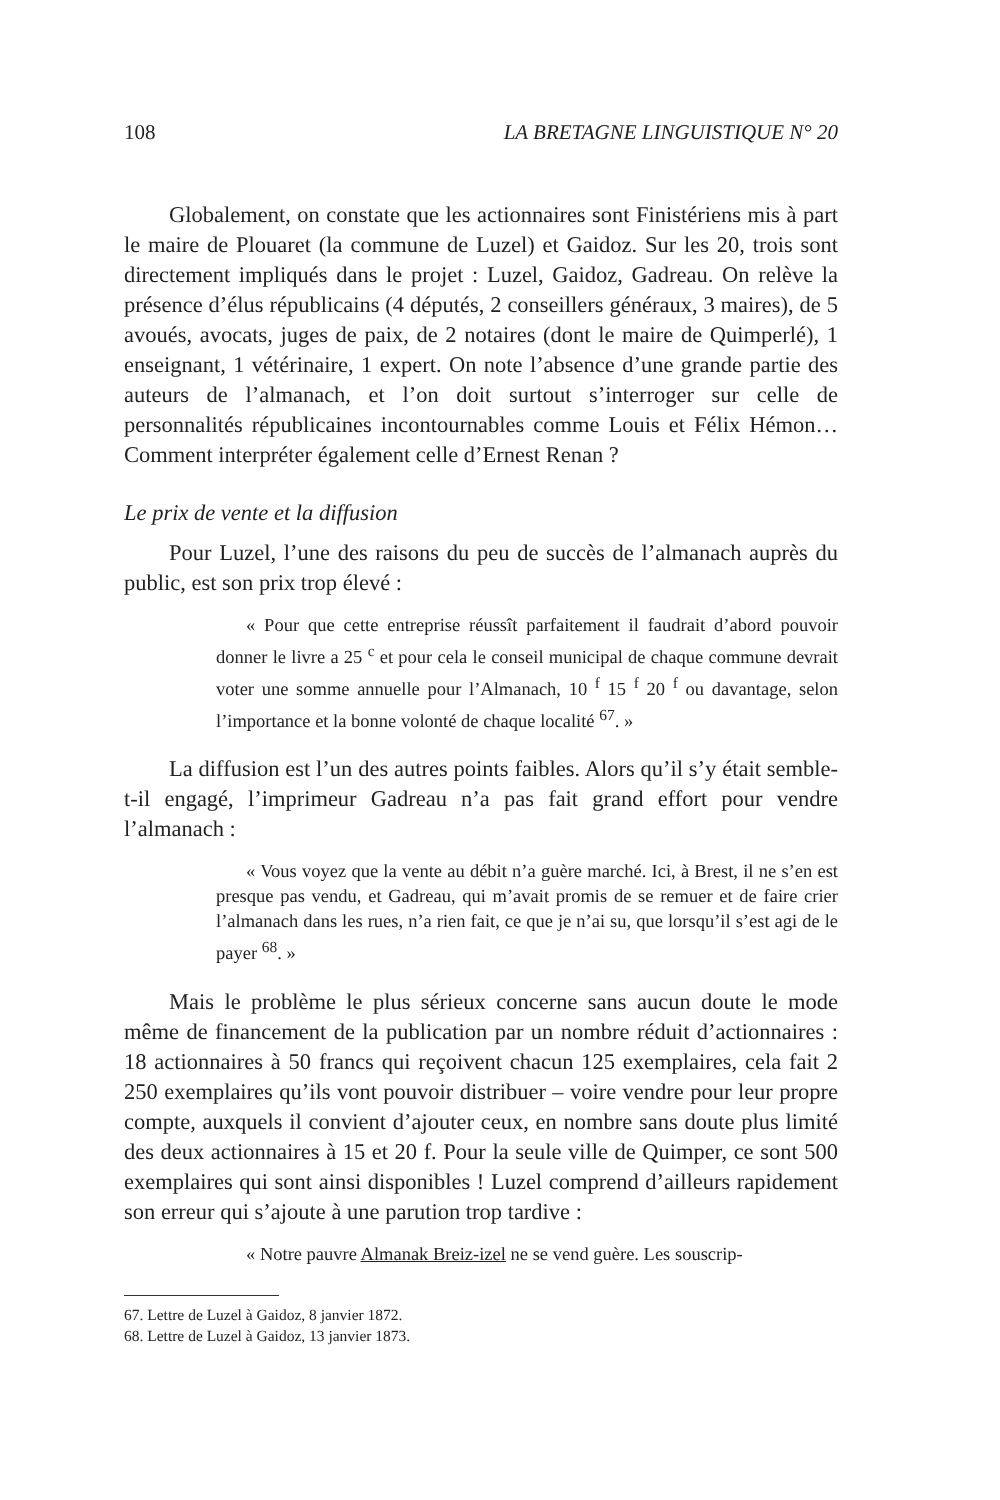108 LA BRETAGNE LINGUISTIQUE N° 20
Globalement, on constate que les actionnaires sont Finistériens mis à part le maire de Plouaret (la commune de Luzel) et Gaidoz. Sur les 20, trois sont directement impliqués dans le projet : Luzel, Gaidoz, Gadreau. On relève la présence d’élus républicains (4 députés, 2 conseillers généraux, 3 maires), de 5 avoués, avocats, juges de paix, de 2 notaires (dont le maire de Quimperlé), 1 enseignant, 1 vétérinaire, 1 expert. On note l’absence d’une grande partie des auteurs de l’almanach, et l’on doit surtout s’interroger sur celle de personnalités républicaines incontournables comme Louis et Félix Hémon… Comment interpréter également celle d’Ernest Renan ?
Le prix de vente et la diffusion
Pour Luzel, l’une des raisons du peu de succès de l’almanach auprès du public, est son prix trop élevé :
« Pour que cette entreprise réussît parfaitement il faudrait d’abord pouvoir donner le livre a 25 <sup>c</sup> et pour cela le conseil municipal de chaque commune devrait voter une somme annuelle pour l’Almanach, 10 <sup>f</sup> 15 <sup>f</sup> 20 <sup>f</sup> ou davantage, selon l’importance et la bonne volonté de chaque localité <sup>67</sup>. »
La diffusion est l’un des autres points faibles. Alors qu’il s’y était semble-t-il engagé, l’imprimeur Gadreau n’a pas fait grand effort pour vendre l’almanach :
« Vous voyez que la vente au débit n’a guère marché. Ici, à Brest, il ne s’en est presque pas vendu, et Gadreau, qui m’avait promis de se remuer et de faire crier l’almanach dans les rues, n’a rien fait, ce que je n’ai su, que lorsqu’il s’est agi de le payer <sup>68</sup>. »
Mais le problème le plus sérieux concerne sans aucun doute le mode même de financement de la publication par un nombre réduit d’actionnaires : 18 actionnaires à 50 francs qui reçoivent chacun 125 exemplaires, cela fait 2 250 exemplaires qu’ils vont pouvoir distribuer – voire vendre pour leur propre compte, auxquels il convient d’ajouter ceux, en nombre sans doute plus limité des deux actionnaires à 15 et 20 f. Pour la seule ville de Quimper, ce sont 500 exemplaires qui sont ainsi disponibles ! Luzel comprend d’ailleurs rapidement son erreur qui s’ajoute à une parution trop tardive :
« Notre pauvre Almanak Breiz-izel ne se vend guère. Les souscrip-
67. Lettre de Luzel à Gaidoz, 8 janvier 1872.
68. Lettre de Luzel à Gaidoz, 13 janvier 1873.